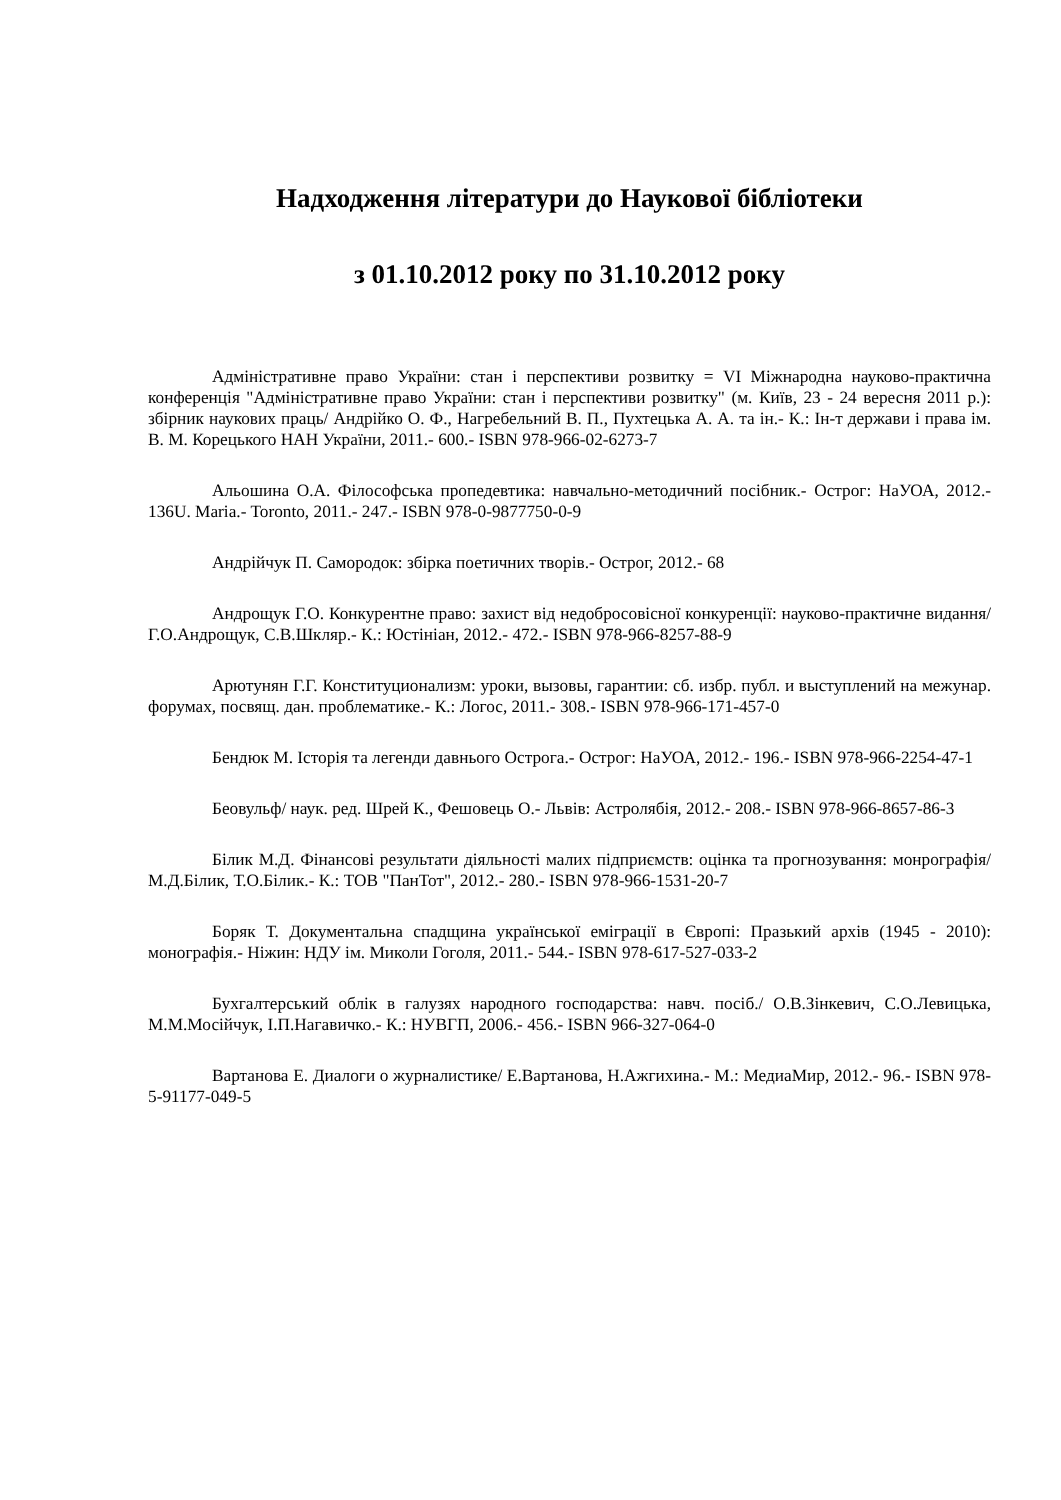Надходження літератури до Наукової бібліотеки
з 01.10.2012 року по 31.10.2012 року
Адміністративне право України: стан і перспективи розвитку = VI Міжнародна науково-практична конференція "Адміністративне право України: стан і перспективи розвитку" (м. Київ, 23 - 24 вересня 2011 р.): збірник наукових праць/ Андрійко О. Ф., Нагребельний В. П., Пухтецька А. А. та ін.- К.: Ін-т держави і права ім. В. М. Корецького НАН України, 2011.- 600.- ISBN 978-966-02-6273-7
Альошина О.А. Філософська пропедевтика: навчально-методичний посібник.- Острог: НаУОА, 2012.- 136U. Maria.- Toronto, 2011.- 247.- ISBN 978-0-9877750-0-9
Андрійчук П. Самородок: збірка поетичних творів.- Острог, 2012.- 68
Андрощук Г.О. Конкурентне право: захист від недобросовісної конкуренції: науково-практичне видання/ Г.О.Андрощук, С.В.Шкляр.- К.: Юстініан, 2012.- 472.- ISBN 978-966-8257-88-9
Арютунян Г.Г. Конституционализм: уроки, вызовы, гарантии: сб. избр. публ. и выступлений на межунар. форумах, посвящ. дан. проблематике.- К.: Логос, 2011.- 308.- ISBN 978-966-171-457-0
Бендюк М. Історія та легенди давнього Острога.- Острог: НаУОА, 2012.- 196.- ISBN 978-966-2254-47-1
Беовульф/ наук. ред. Шрей К., Фешовець О.- Львів: Астролябія, 2012.- 208.- ISBN 978-966-8657-86-3
Білик М.Д. Фінансові результати діяльності малих підприємств: оцінка та прогнозування: монрографія/ М.Д.Білик, Т.О.Білик.- К.: ТОВ "ПанТот", 2012.- 280.- ISBN 978-966-1531-20-7
Боряк Т. Документальна спадщина української еміграції в Європі: Празький архів (1945 - 2010): монографія.- Ніжин: НДУ ім. Миколи Гоголя, 2011.- 544.- ISBN 978-617-527-033-2
Бухгалтерський облік в галузях народного господарства: навч. посіб./ О.В.Зінкевич, С.О.Левицька, М.М.Мосійчук, І.П.Нагавичко.- К.: НУВГП, 2006.- 456.- ISBN 966-327-064-0
Вартанова Е. Диалоги о журналистике/ Е.Вартанова, Н.Ажгихина.- М.: МедиаМир, 2012.- 96.- ISBN 978-5-91177-049-5